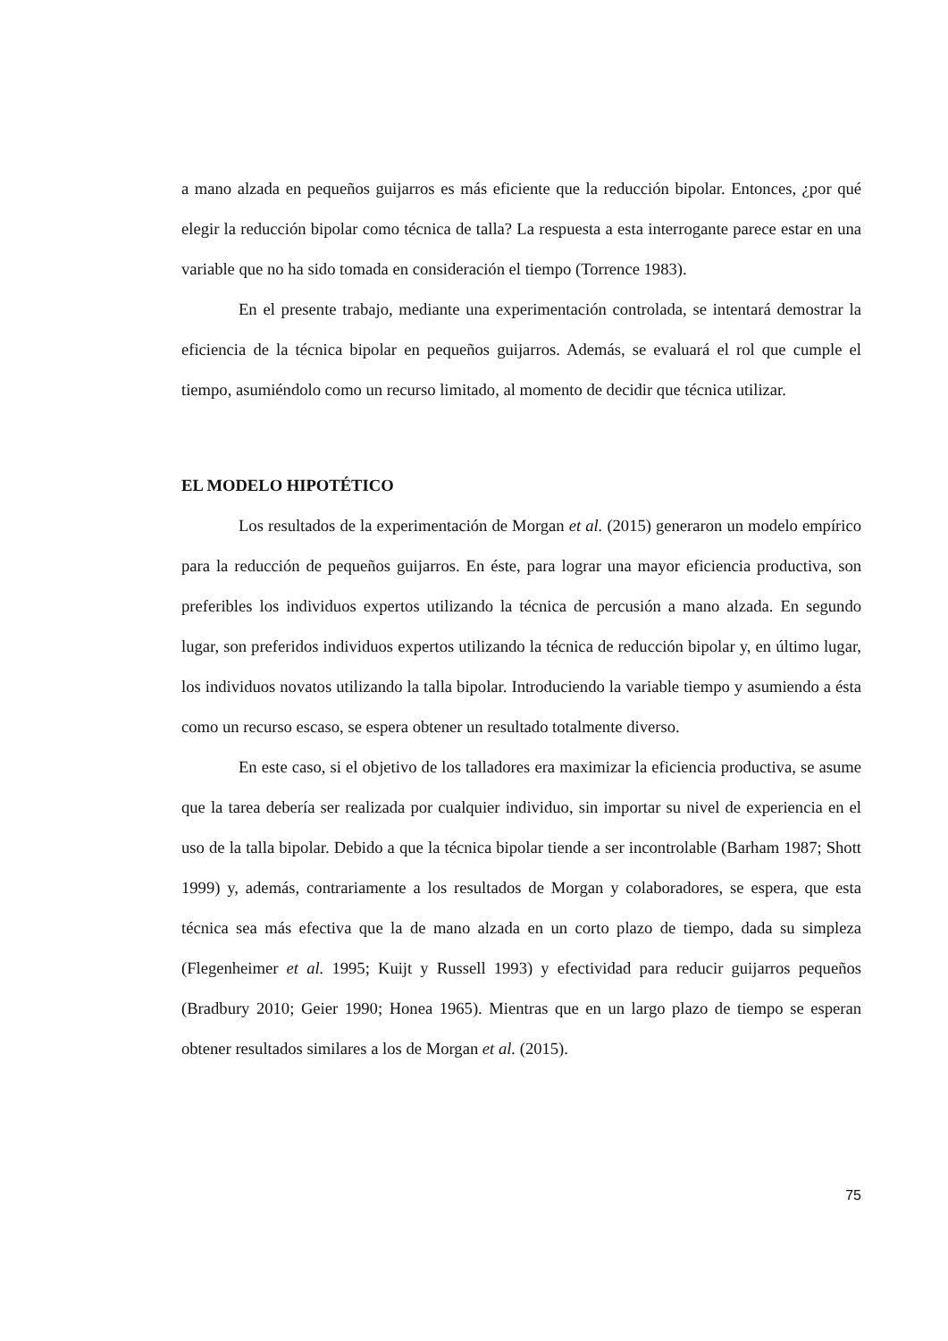a mano alzada en pequeños guijarros es más eficiente que la reducción bipolar. Entonces, ¿por qué elegir la reducción bipolar como técnica de talla? La respuesta a esta interrogante parece estar en una variable que no ha sido tomada en consideración el tiempo (Torrence 1983).
En el presente trabajo, mediante una experimentación controlada, se intentará demostrar la eficiencia de la técnica bipolar en pequeños guijarros. Además, se evaluará el rol que cumple el tiempo, asumiéndolo como un recurso limitado, al momento de decidir que técnica utilizar.
EL MODELO HIPOTÉTICO
Los resultados de la experimentación de Morgan et al. (2015) generaron un modelo empírico para la reducción de pequeños guijarros. En éste, para lograr una mayor eficiencia productiva, son preferibles los individuos expertos utilizando la técnica de percusión a mano alzada. En segundo lugar, son preferidos individuos expertos utilizando la técnica de reducción bipolar y, en último lugar, los individuos novatos utilizando la talla bipolar. Introduciendo la variable tiempo y asumiendo a ésta como un recurso escaso, se espera obtener un resultado totalmente diverso.
En este caso, si el objetivo de los talladores era maximizar la eficiencia productiva, se asume que la tarea debería ser realizada por cualquier individuo, sin importar su nivel de experiencia en el uso de la talla bipolar. Debido a que la técnica bipolar tiende a ser incontrolable (Barham 1987; Shott 1999) y, además, contrariamente a los resultados de Morgan y colaboradores, se espera, que esta técnica sea más efectiva que la de mano alzada en un corto plazo de tiempo, dada su simpleza (Flegenheimer et al. 1995; Kuijt y Russell 1993) y efectividad para reducir guijarros pequeños (Bradbury 2010; Geier 1990; Honea 1965). Mientras que en un largo plazo de tiempo se esperan obtener resultados similares a los de Morgan et al. (2015).
75